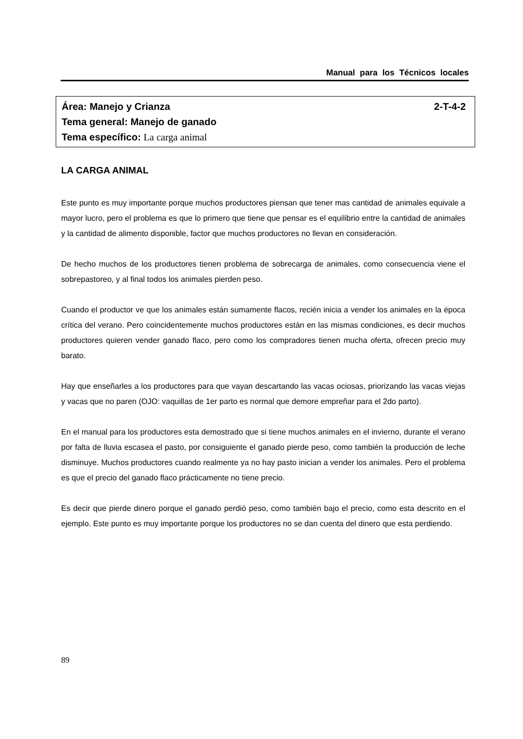Manual para los Técnicos locales
Área: Manejo y Crianza 2-T-4-2
Tema general: Manejo de ganado
Tema específico: La carga animal
LA CARGA ANIMAL
Este punto es muy importante porque muchos productores piensan que tener mas cantidad de animales equivale a mayor lucro, pero el problema es que lo primero que tiene que pensar es el equilibrio entre la cantidad de animales y la cantidad de alimento disponible, factor que muchos productores no llevan en consideración.
De hecho muchos de los productores tienen problema de sobrecarga de animales, como consecuencia viene el sobrepastoreo, y al final todos los animales pierden peso.
Cuando el productor ve que los animales están sumamente flacos, recién inicia a vender los animales en la época crítica del verano. Pero coincidentemente muchos productores están en las mismas condiciones, es decir muchos productores quieren vender ganado flaco, pero como los compradores tienen mucha oferta, ofrecen precio muy barato.
Hay que enseñarles a los productores para que vayan descartando las vacas ociosas, priorizando las vacas viejas y vacas que no paren (OJO: vaquillas de 1er parto es normal que demore empreñar para el 2do parto).
En el manual para los productores esta demostrado que si tiene muchos animales en el invierno, durante el verano por falta de lluvia escasea el pasto, por consiguiente el ganado pierde peso, como también la producción de leche disminuye. Muchos productores cuando realmente ya no hay pasto inician a vender los animales. Pero el problema es que el precio del ganado flaco prácticamente no tiene precio.
Es decir que pierde dinero porque el ganado perdió peso, como también bajo el precio, como esta descrito en el ejemplo. Este punto es muy importante porque los productores no se dan cuenta del dinero que esta perdiendo.
89